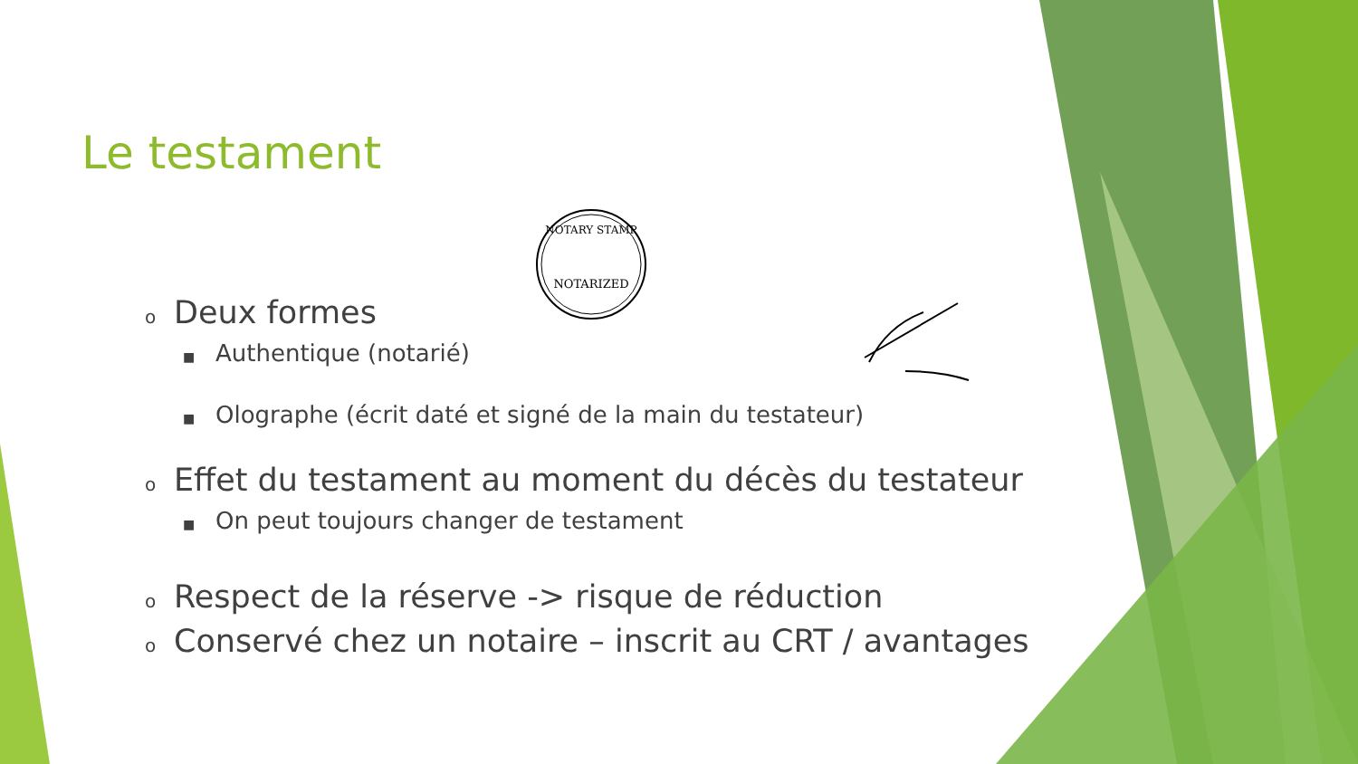NOTARIZED
NOTARY STAMP
Le testament
o Deux formes
■ Authentique (notarié)
■ Olographe (écrit daté et signé de la main du testateur)
o Effet du testament au moment du décès du testateur
■ On peut toujours changer de testament
o Respect de la réserve -> risque de réduction
o Conservé chez un notaire – inscrit au CRT / avantages